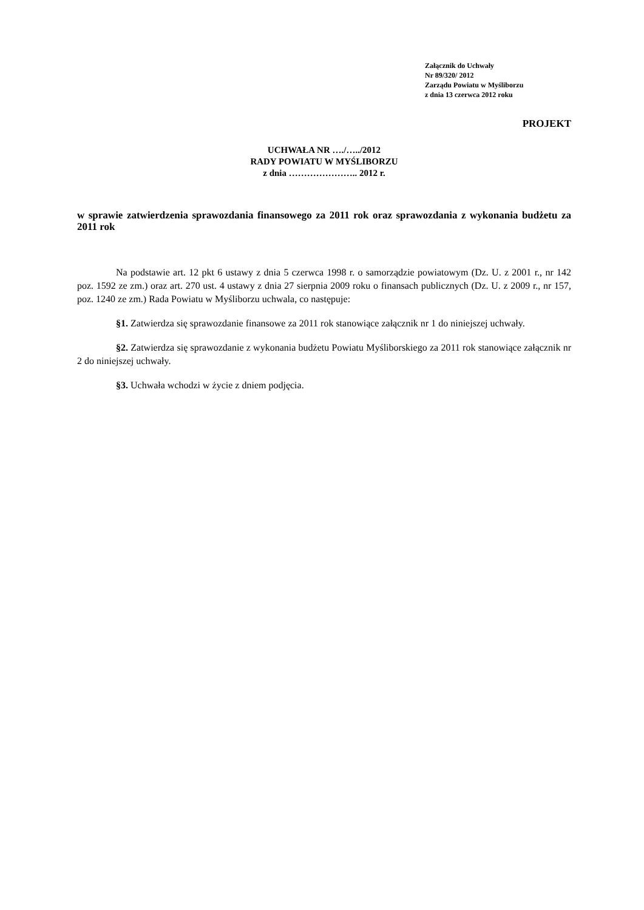Załącznik do Uchwały
Nr 89/320/ 2012
Zarządu Powiatu w Myśliborzu
z dnia 13 czerwca 2012 roku
PROJEKT
UCHWAŁA NR …./…../2012
RADY POWIATU W MYŚLIBORZU
z dnia ………………….. 2012 r.
w sprawie zatwierdzenia sprawozdania finansowego za 2011 rok oraz sprawozdania z wykonania budżetu za 2011 rok
Na podstawie art. 12 pkt 6 ustawy z dnia 5 czerwca 1998 r. o samorządzie powiatowym (Dz. U. z 2001 r., nr 142 poz. 1592 ze zm.) oraz art. 270 ust. 4 ustawy z dnia 27 sierpnia 2009 roku o finansach publicznych (Dz. U. z 2009 r., nr 157, poz. 1240 ze zm.) Rada Powiatu w Myśliborzu uchwala, co następuje:
§1. Zatwierdza się sprawozdanie finansowe za 2011 rok stanowiące załącznik nr 1 do niniejszej uchwały.
§2. Zatwierdza się sprawozdanie z wykonania budżetu Powiatu Myśliborskiego za 2011 rok stanowiące załącznik nr 2 do niniejszej uchwały.
§3. Uchwała wchodzi w życie z dniem podjęcia.